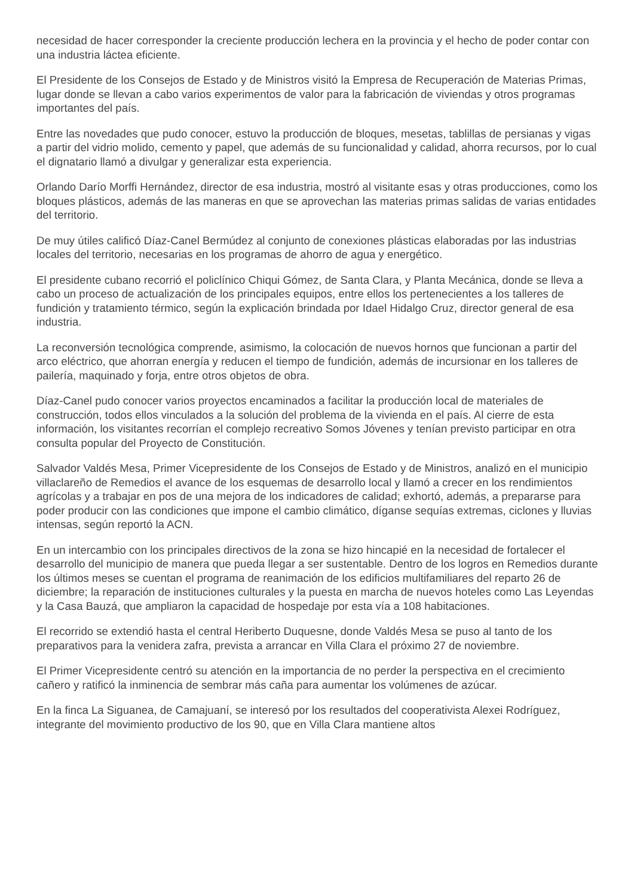necesidad de hacer corresponder la creciente producción lechera en la provincia y el hecho de poder contar con una industria láctea eficiente.
El Presidente de los Consejos de Estado y de Ministros visitó la Empresa de Recuperación de Materias Primas, lugar donde se llevan a cabo varios experimentos de valor para la fabricación de viviendas y otros programas importantes del país.
Entre las novedades que pudo conocer, estuvo la producción de bloques, mesetas, tablillas de persianas y vigas a partir del vidrio molido, cemento y papel, que además de su funcionalidad y calidad, ahorra recursos, por lo cual el dignatario llamó a divulgar y generalizar esta experiencia.
Orlando Darío Morffi Hernández, director de esa industria, mostró al visitante esas y otras producciones, como los bloques plásticos, además de las maneras en que se aprovechan las materias primas salidas de varias entidades del territorio.
De muy útiles calificó Díaz-Canel Bermúdez al conjunto de conexiones plásticas elaboradas por las industrias locales del territorio, necesarias en los programas de ahorro de agua y energético.
El presidente cubano recorrió el policlínico Chiqui Gómez, de Santa Clara, y Planta Mecánica, donde se lleva a cabo un proceso de actualización de los principales equipos, entre ellos los pertenecientes a los talleres de fundición y tratamiento térmico, según la explicación brindada por Idael Hidalgo Cruz, director general de esa industria.
La reconversión tecnológica comprende, asimismo, la colocación de nuevos hornos que funcionan a partir del arco eléctrico, que ahorran energía y reducen el tiempo de fundición, además de incursionar en los talleres de pailería, maquinado y forja, entre otros objetos de obra.
Díaz-Canel pudo conocer varios proyectos encaminados a facilitar la producción local de materiales de construcción, todos ellos vinculados a la solución del problema de la vivienda en el país. Al cierre de esta información, los visitantes recorrían el complejo recreativo Somos Jóvenes y tenían previsto participar en otra consulta popular del Proyecto de Constitución.
Salvador Valdés Mesa, Primer Vicepresidente de los Consejos de Estado y de Ministros, analizó en el municipio villaclareño de Remedios el avance de los esquemas de desarrollo local y llamó a crecer en los rendimientos agrícolas y a trabajar en pos de una mejora de los indicadores de calidad; exhortó, además, a prepararse para poder producir con las condiciones que impone el cambio climático, díganse sequías extremas, ciclones y lluvias intensas, según reportó la ACN.
En un intercambio con los principales directivos de la zona se hizo hincapié en la necesidad de fortalecer el desarrollo del municipio de manera que pueda llegar a ser sustentable. Dentro de los logros en Remedios durante los últimos meses se cuentan el programa de reanimación de los edificios multifamiliares del reparto 26 de diciembre; la reparación de instituciones culturales y la puesta en marcha de nuevos hoteles como Las Leyendas y la Casa Bauzá, que ampliaron la capacidad de hospedaje por esta vía a 108 habitaciones.
El recorrido se extendió hasta el central Heriberto Duquesne, donde Valdés Mesa se puso al tanto de los preparativos para la venidera zafra, prevista a arrancar en Villa Clara el próximo 27 de noviembre.
El Primer Vicepresidente centró su atención en la importancia de no perder la perspectiva en el crecimiento cañero y ratificó la inminencia de sembrar más caña para aumentar los volúmenes de azúcar.
En la finca La Siguanea, de Camajuaní, se interesó por los resultados del cooperativista Alexei Rodríguez, integrante del movimiento productivo de los 90, que en Villa Clara mantiene altos